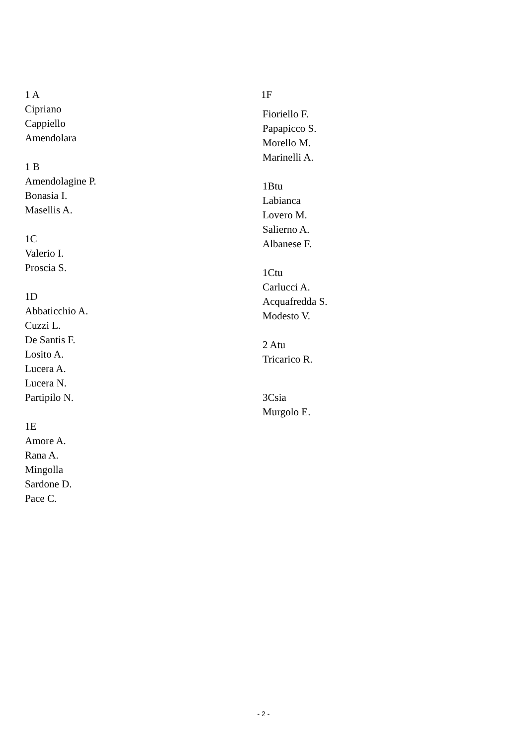1 A
Cipriano
Cappiello
Amendolara
1 B
Amendolagine P.
Bonasia I.
Masellis A.
1C
Valerio I.
Proscia S.
1D
Abbaticchio A.
Cuzzi L.
De Santis F.
Losito A.
Lucera A.
Lucera N.
Partipilo N.
1E
Amore A.
Rana A.
Mingolla
Sardone D.
Pace C.
1F
Fioriello F.
Papapicco S.
Morello M.
Marinelli A.
1Btu
Labianca
Lovero M.
Salierno A.
Albanese F.
1Ctu
Carlucci A.
Acquafredda S.
Modesto V.
2 Atu
Tricarico R.
3Csia
Murgolo E.
- 2 -